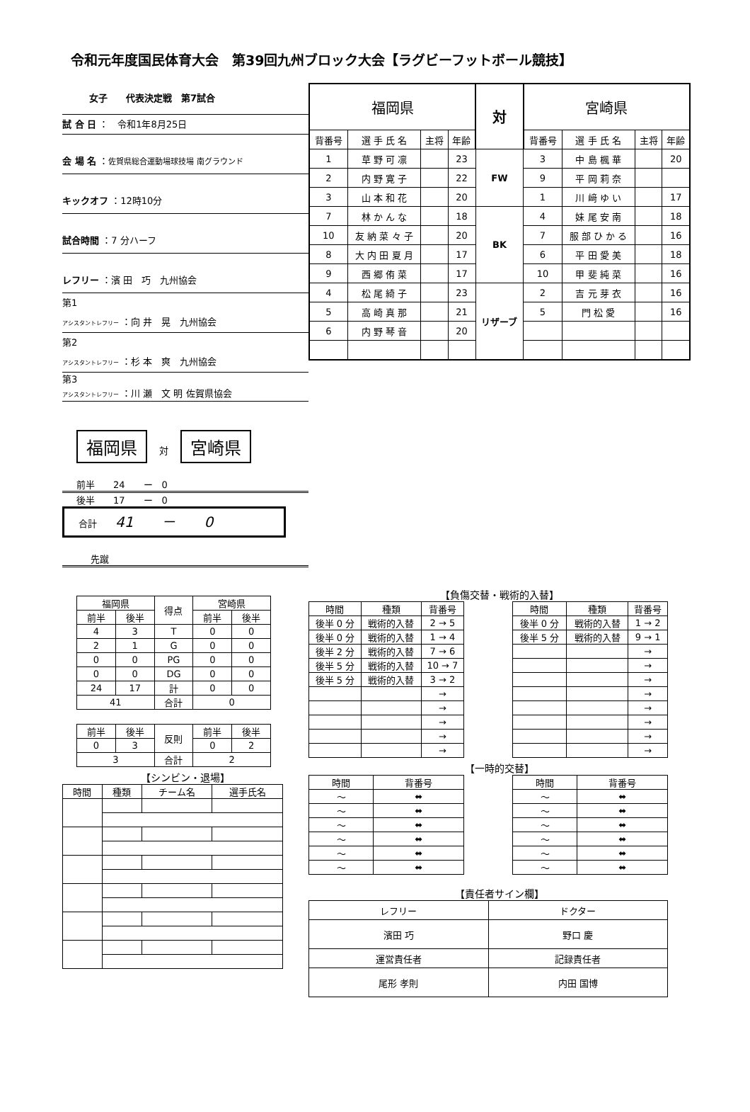令和元年度国民体育大会　第39回九州ブロック大会【ラグビーフットボール競技】
女子　　代表決定戦　第7試合
試 合 日 ：　令和1年8月25日
会 場 名 ：佐賀県総合運動場球技場 南グラウンド
キックオフ ：12時10分
試合時間 ：7 分ハーフ
レフリー ：濱 田　巧　九州協会
第1
アシスタントレフリー ：向 井　晃　九州協会
第2
アシスタントレフリー ：杉 本　爽　九州協会
第3
アシスタントレフリー ：川 瀬　文 明 佐賀県協会
福岡県 　対　 宮崎県
前半　　24　　ー　0
後半　　17　　ー　0
合計　　41　　－　　0
先蹴
| 福岡県 | | 得点 | 宮崎県 | |
| --- | --- | --- | --- | --- |
| 前半 | 後半 | | 前半 | 後半 |
| 4 | 3 | T | 0 | 0 |
| 2 | 1 | G | 0 | 0 |
| 0 | 0 | PG | 0 | 0 |
| 0 | 0 | DG | 0 | 0 |
| 24 | 17 | 計 | 0 | 0 |
| 41 | | 合計 | 0 | |
| 前半 | 後半 | 反則 | 前半 | 後半 |
| --- | --- | --- | --- | --- |
| 0 | 3 | | 0 | 2 |
| 3 | | 合計 | 2 | |
【シンビン・退場】
| 時間 | 種類 | チーム名 | 選手氏名 |
| --- | --- | --- | --- |
| 福岡県 | | | | 対 | 宮崎県 | | | |
| 背番号 | 選 手 氏 名 | 主将 | 年齢 | | 背番号 | 選 手 氏 名 | 主将 | 年齢 |
| 1 | 草 野 可 凛 | | 23 | FW | 3 | 中 島 楓 華 | | 20 |
| 2 | 内 野 寛 子 | | 22 | | 9 | 平 岡 莉 奈 | | |
| 3 | 山 本 和 花 | | 20 | | 1 | 川 﨑 ゆ い | | 17 |
| 7 | 林 か ん な | | 18 | BK | 4 | 妹 尾 安 南 | | 18 |
| 10 | 友 納 菜 々 子 | | 20 | | 7 | 服 部 ひ か る | | 16 |
| 8 | 大 内 田 夏 月 | | 17 | | 6 | 平 田 愛 美 | | 18 |
| 9 | 西 郷 侑 菜 | | 17 | | 10 | 甲 斐 純 菜 | | 16 |
| 4 | 松 尾 綺 子 | | 23 | リザーブ | 2 | 吉 元 芽 衣 | | 16 |
| 5 | 高 崎 真 那 | | 21 | | 5 | 門 松 愛 | | 16 |
| 6 | 内 野 琴 音 | | 20 | | | | | |
【負傷交替・戦術的入替】
| 時間 | 種類 | 背番号 |
| --- | --- | --- |
| 後半 0 分 | 戦術的入替 | 2 → 5 |
| 後半 0 分 | 戦術的入替 | 1 → 4 |
| 後半 2 分 | 戦術的入替 | 7 → 6 |
| 後半 5 分 | 戦術的入替 | 10 → 7 |
| 後半 5 分 | 戦術的入替 | 3 → 2 |
| | | → |
| | | → |
| | | → |
| | | → |
| | | → |
| 時間 | 種類 | 背番号 |
| --- | --- | --- |
| 後半 0 分 | 戦術的入替 | 1 → 2 |
| 後半 5 分 | 戦術的入替 | 9 → 1 |
| | | → |
| | | → |
| | | → |
| | | → |
| | | → |
| | | → |
| | | → |
| | | → |
【一時的交替】
| 時間 | 背番号 |
| --- | --- |
| ～ | ⬌ |
| ～ | ⬌ |
| ～ | ⬌ |
| ～ | ⬌ |
| ～ | ⬌ |
| ～ | ⬌ |
| 時間 | 背番号 |
| --- | --- |
| ～ | ⬌ |
| ～ | ⬌ |
| ～ | ⬌ |
| ～ | ⬌ |
| ～ | ⬌ |
| ～ | ⬌ |
【責任者サイン欄】
| レフリー | ドクター |
| --- | --- |
| 濱田 巧 | 野口 慶 |
| 運営責任者 | 記録責任者 |
| 尾形 孝則 | 内田 国博 |